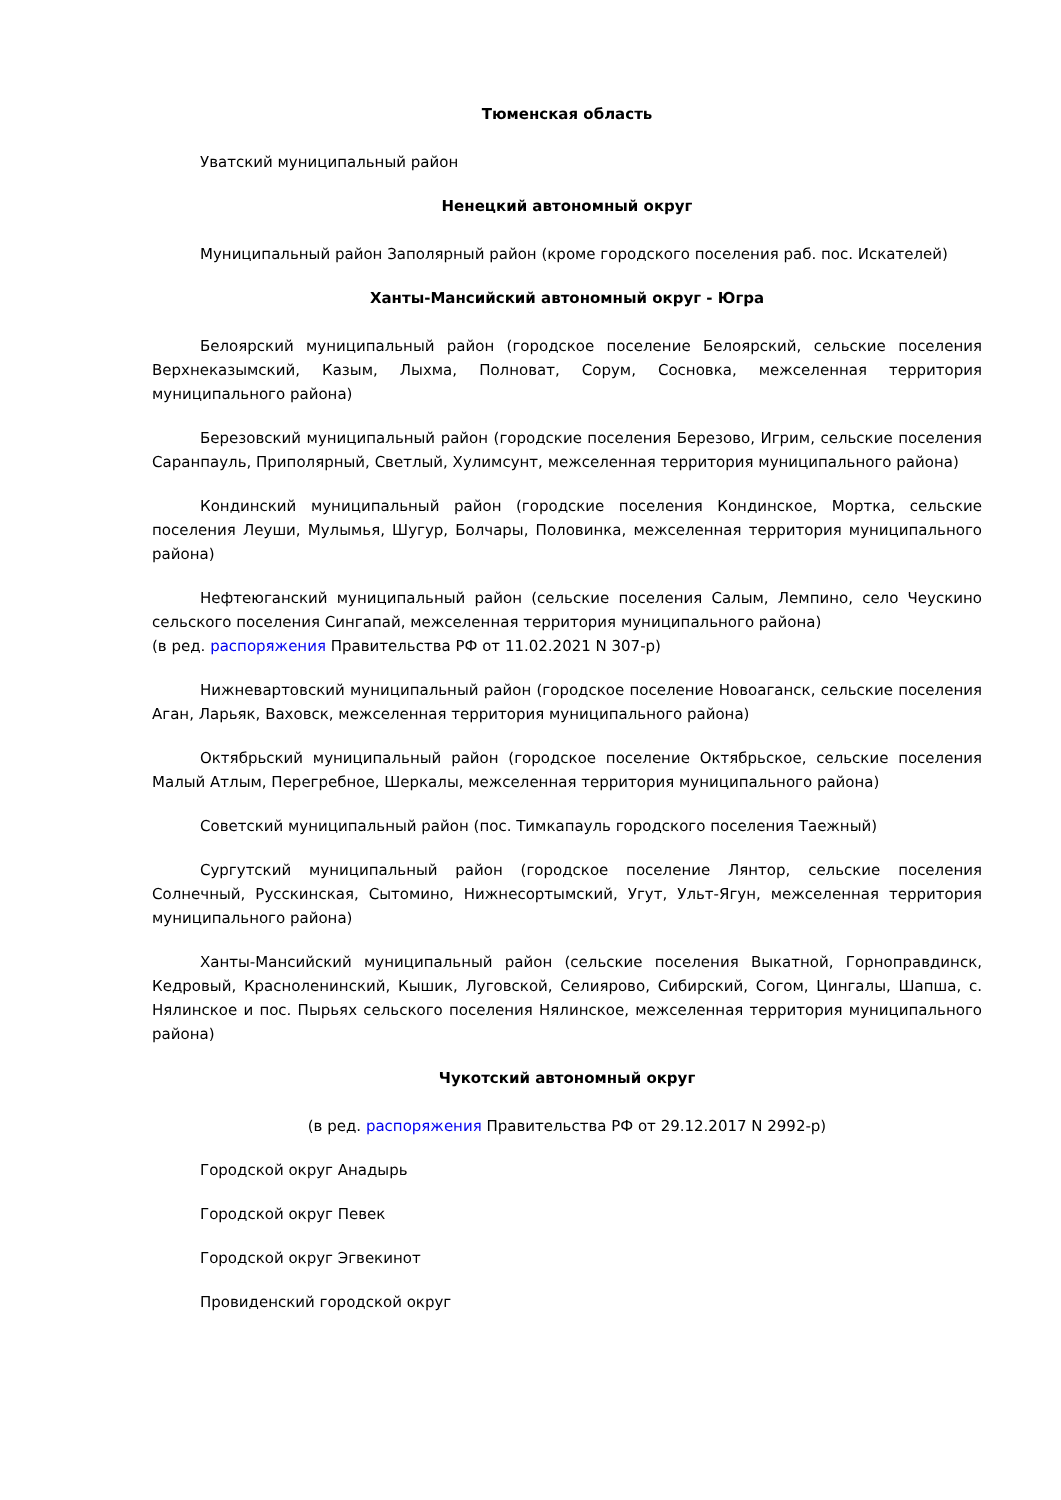Тюменская область
Уватский муниципальный район
Ненецкий автономный округ
Муниципальный район Заполярный район (кроме городского поселения раб. пос. Искателей)
Ханты-Мансийский автономный округ - Югра
Белоярский муниципальный район (городское поселение Белоярский, сельские поселения Верхнеказымский, Казым, Лыхма, Полноват, Сорум, Сосновка, межселенная территория муниципального района)
Березовский муниципальный район (городские поселения Березово, Игрим, сельские поселения Саранпауль, Приполярный, Светлый, Хулимсунт, межселенная территория муниципального района)
Кондинский муниципальный район (городские поселения Кондинское, Мортка, сельские поселения Леуши, Мулымья, Шугур, Болчары, Половинка, межселенная территория муниципального района)
Нефтеюганский муниципальный район (сельские поселения Салым, Лемпино, село Чеускино сельского поселения Сингапай, межселенная территория муниципального района)
(в ред. распоряжения Правительства РФ от 11.02.2021 N 307-р)
Нижневартовский муниципальный район (городское поселение Новоаганск, сельские поселения Аган, Ларьяк, Ваховск, межселенная территория муниципального района)
Октябрьский муниципальный район (городское поселение Октябрьское, сельские поселения Малый Атлым, Перегребное, Шеркалы, межселенная территория муниципального района)
Советский муниципальный район (пос. Тимкапауль городского поселения Таежный)
Сургутский муниципальный район (городское поселение Лянтор, сельские поселения Солнечный, Русскинская, Сытомино, Нижнесортымский, Угут, Ульт-Ягун, межселенная территория муниципального района)
Ханты-Мансийский муниципальный район (сельские поселения Выкатной, Горноправдинск, Кедровый, Красноленинский, Кышик, Луговской, Селиярово, Сибирский, Согом, Цингалы, Шапша, с. Нялинское и пос. Пырьях сельского поселения Нялинское, межселенная территория муниципального района)
Чукотский автономный округ
(в ред. распоряжения Правительства РФ от 29.12.2017 N 2992-р)
Городской округ Анадырь
Городской округ Певек
Городской округ Эгвекинот
Провиденский городской округ